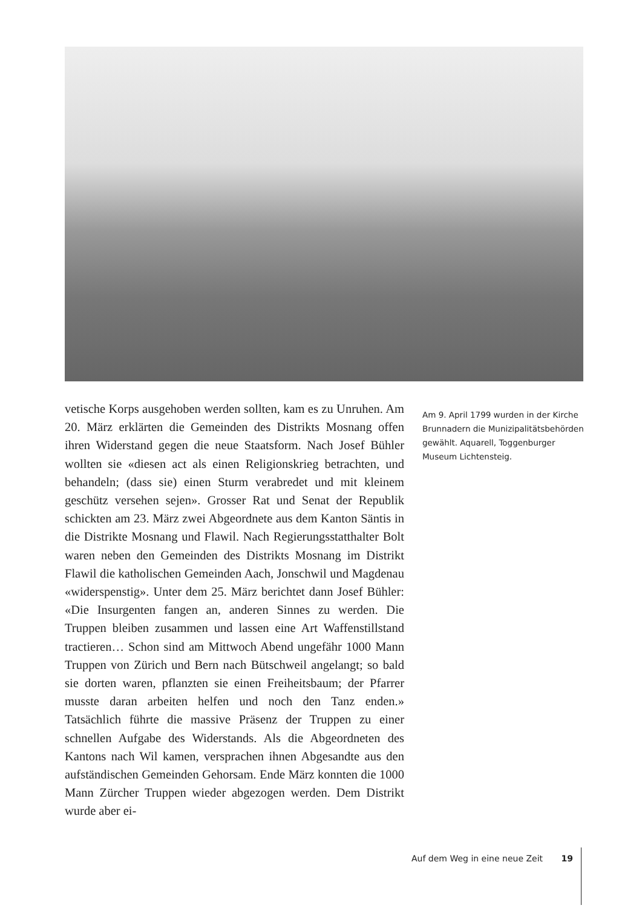vetische Korps ausgehoben werden sollten, kam es zu Unruhen. Am 20. März erklärten die Gemeinden des Distrikts Mosnang offen ihren Widerstand gegen die neue Staatsform. Nach Josef Bühler wollten sie «diesen act als einen Religionskrieg betrachten, und behandeln; (dass sie) einen Sturm verabredet und mit kleinem geschütz versehen sejen». Grosser Rat und Senat der Republik schickten am 23. März zwei Abgeordnete aus dem Kanton Säntis in die Distrikte Mosnang und Flawil. Nach Regierungsstatthalter Bolt waren neben den Gemeinden des Distrikts Mosnang im Distrikt Flawil die katholischen Gemeinden Aach, Jonschwil und Magdenau «widerspenstig». Unter dem 25. März berichtet dann Josef Bühler: «Die Insurgenten fangen an, anderen Sinnes zu werden. Die Truppen bleiben zusammen und lassen eine Art Waffenstillstand tractieren… Schon sind am Mittwoch Abend ungefähr 1000 Mann Truppen von Zürich und Bern nach Bütschweil angelangt; so bald sie dorten waren, pflanzten sie einen Freiheitsbaum; der Pfarrer musste daran arbeiten helfen und noch den Tanz enden.» Tatsächlich führte die massive Präsenz der Truppen zu einer schnellen Aufgabe des Widerstands. Als die Abgeordneten des Kantons nach Wil kamen, versprachen ihnen Abgesandte aus den aufständischen Gemeinden Gehorsam. Ende März konnten die 1000 Mann Zürcher Truppen wieder abgezogen werden. Dem Distrikt wurde aber ei-
Am 9. April 1799 wurden in der Kirche Brunnadern die Munizipalitätsbehörden gewählt. Aquarell, Toggenburger Museum Lichtensteig.
Auf dem Weg in eine neue Zeit 19